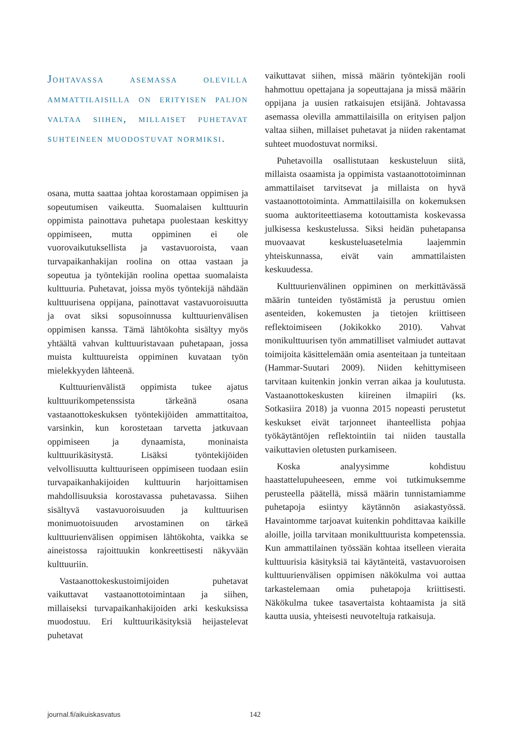Johtavassa asemassa olevilla ammattilaisilla on erityisen paljon valtaa siihen, millaiset puhetavat suhteineen muodostuvat normiksi.
osana, mutta saattaa johtaa korostamaan oppimisen ja sopeutumisen vaikeutta. Suomalaisen kulttuurin oppimista painottava puhetapa puolestaan keskittyy oppimiseen, mutta oppiminen ei ole vuorovaikutuksellista ja vastavuoroista, vaan turvapaikanhakijan roolina on ottaa vastaan ja sopeutua ja työntekijän roolina opettaa suomalaista kulttuuria. Puhetavat, joissa myös työntekijä nähdään kulttuurisena oppijana, painottavat vastavuoroisuutta ja ovat siksi sopusoinnussa kulttuurienvälisen oppimisen kanssa. Tämä lähtökohta sisältyy myös yhtäältä vahvan kulttuuristavaan puhetapaan, jossa muista kulttuureista oppiminen kuvataan työn mielekkyyden lähteenä.
Kulttuurienvälistä oppimista tukee ajatus kulttuurikompetenssista tärkeänä osana vastaanottokeskuksen työntekijöiden ammattitaitoa, varsinkin, kun korostetaan tarvetta jatkuvaan oppimiseen ja dynaamista, moninaista kulttuurikäsitystä. Lisäksi työntekijöiden velvollisuutta kulttuuriseen oppimiseen tuodaan esiin turvapaikanhakijoiden kulttuurin harjoittamisen mahdollisuuksia korostavassa puhetavassa. Siihen sisältyvä vastavuoroisuuden ja kulttuurisen monimuotoisuuden arvostaminen on tärkeä kulttuurienvälisen oppimisen lähtökohta, vaikka se aineistossa rajoittuukin konkreettisesti näkyvään kulttuuriin.
Vastaanottokeskustoimijoiden puhetavat vaikuttavat vastaanottotoimintaan ja siihen, millaiseksi turvapaikanhakijoiden arki keskuksissa muodostuu. Eri kulttuurikäsityksiä heijastelevat puhetavat
vaikuttavat siihen, missä määrin työntekijän rooli hahmottuu opettajana ja sopeuttajana ja missä määrin oppijana ja uusien ratkaisujen etsijänä. Johtavassa asemassa olevilla ammattilaisilla on erityisen paljon valtaa siihen, millaiset puhetavat ja niiden rakentamat suhteet muodostuvat normiksi.
Puhetavoilla osallistutaan keskusteluun siitä, millaista osaamista ja oppimista vastaanottotoiminnan ammattilaiset tarvitsevat ja millaista on hyvä vastaanottotoiminta. Ammattilaisilla on kokemuksen suoma auktoriteettiasema kotouttamista koskevassa julkisessa keskustelussa. Siksi heidän puhetapansa muovaavat keskusteluasetelmia laajemmin yhteiskunnassa, eivät vain ammattilaisten keskuudessa.
Kulttuurienvälinen oppiminen on merkittävässä määrin tunteiden työstämistä ja perustuu omien asenteiden, kokemusten ja tietojen kriittiseen reflektoimiseen (Jokikokko 2010). Vahvat monikulttuurisen työn ammatilliset valmiudet auttavat toimijoita käsittelemään omia asenteitaan ja tunteitaan (Hammar-Suutari 2009). Niiden kehittymiseen tarvitaan kuitenkin jonkin verran aikaa ja koulutusta. Vastaanottokeskusten kiireinen ilmapiiri (ks. Sotkasiira 2018) ja vuonna 2015 nopeasti perustetut keskukset eivät tarjonneet ihanteellista pohjaa työkäytäntöjen reflektointiin tai niiden taustalla vaikuttavien oletusten purkamiseen.
Koska analyysimme kohdistuu haastattelupuheeseen, emme voi tutkimuksemme perusteella päätellä, missä määrin tunnistamiamme puhetapoja esiintyy käytännön asiakastyössä. Havaintomme tarjoavat kuitenkin pohdittavaa kaikille aloille, joilla tarvitaan monikulttuurista kompetenssia. Kun ammattilainen työssään kohtaa itselleen vieraita kulttuurisia käsityksiä tai käytänteitä, vastavuoroisen kulttuurienvälisen oppimisen näkökulma voi auttaa tarkastelemaan omia puhetapoja kriittisesti. Näkökulma tukee tasavertaista kohtaamista ja sitä kautta uusia, yhteisesti neuvoteltuja ratkaisuja.
journal.fi/aikuiskasvatus 142